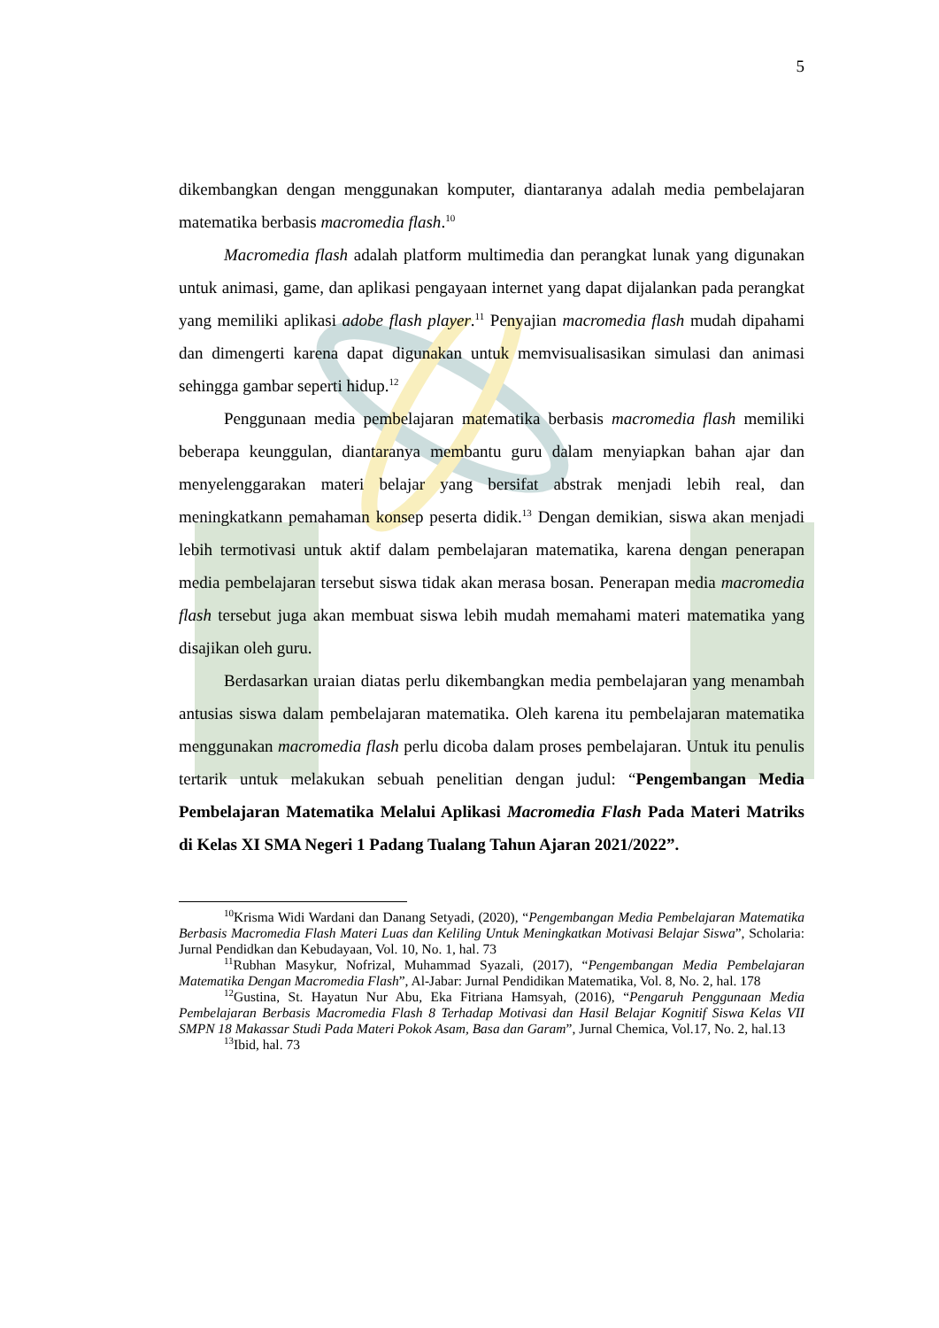5
dikembangkan dengan menggunakan komputer, diantaranya adalah media pembelajaran matematika berbasis macromedia flash.<sup>10</sup>
Macromedia flash adalah platform multimedia dan perangkat lunak yang digunakan untuk animasi, game, dan aplikasi pengayaan internet yang dapat dijalankan pada perangkat yang memiliki aplikasi adobe flash player.<sup>11</sup> Penyajian macromedia flash mudah dipahami dan dimengerti karena dapat digunakan untuk memvisualisasikan simulasi dan animasi sehingga gambar seperti hidup.<sup>12</sup>
Penggunaan media pembelajaran matematika berbasis macromedia flash memiliki beberapa keunggulan, diantaranya membantu guru dalam menyiapkan bahan ajar dan menyelenggarakan materi belajar yang bersifat abstrak menjadi lebih real, dan meningkatkann pemahaman konsep peserta didik.<sup>13</sup> Dengan demikian, siswa akan menjadi lebih termotivasi untuk aktif dalam pembelajaran matematika, karena dengan penerapan media pembelajaran tersebut siswa tidak akan merasa bosan. Penerapan media macromedia flash tersebut juga akan membuat siswa lebih mudah memahami materi matematika yang disajikan oleh guru.
Berdasarkan uraian diatas perlu dikembangkan media pembelajaran yang menambah antusias siswa dalam pembelajaran matematika. Oleh karena itu pembelajaran matematika menggunakan macromedia flash perlu dicoba dalam proses pembelajaran. Untuk itu penulis tertarik untuk melakukan sebuah penelitian dengan judul: “Pengembangan Media Pembelajaran Matematika Melalui Aplikasi Macromedia Flash Pada Materi Matriks di Kelas XI SMA Negeri 1 Padang Tualang Tahun Ajaran 2021/2022”.
<sup>10</sup> Krisma Widi Wardani dan Danang Setyadi, (2020), “Pengembangan Media Pembelajaran Matematika Berbasis Macromedia Flash Materi Luas dan Keliling Untuk Meningkatkan Motivasi Belajar Siswa”, Scholaria: Jurnal Pendidkan dan Kebudayaan, Vol. 10, No. 1, hal. 73
<sup>11</sup> Rubhan Masykur, Nofrizal, Muhammad Syazali, (2017), “Pengembangan Media Pembelajaran Matematika Dengan Macromedia Flash”, Al-Jabar: Jurnal Pendidikan Matematika, Vol. 8, No. 2, hal. 178
<sup>12</sup> Gustina, St. Hayatun Nur Abu, Eka Fitriana Hamsyah, (2016), “Pengaruh Penggunaan Media Pembelajaran Berbasis Macromedia Flash 8 Terhadap Motivasi dan Hasil Belajar Kognitif Siswa Kelas VII SMPN 18 Makassar Studi Pada Materi Pokok Asam, Basa dan Garam”, Jurnal Chemica, Vol.17, No. 2, hal.13
<sup>13</sup> Ibid, hal. 73